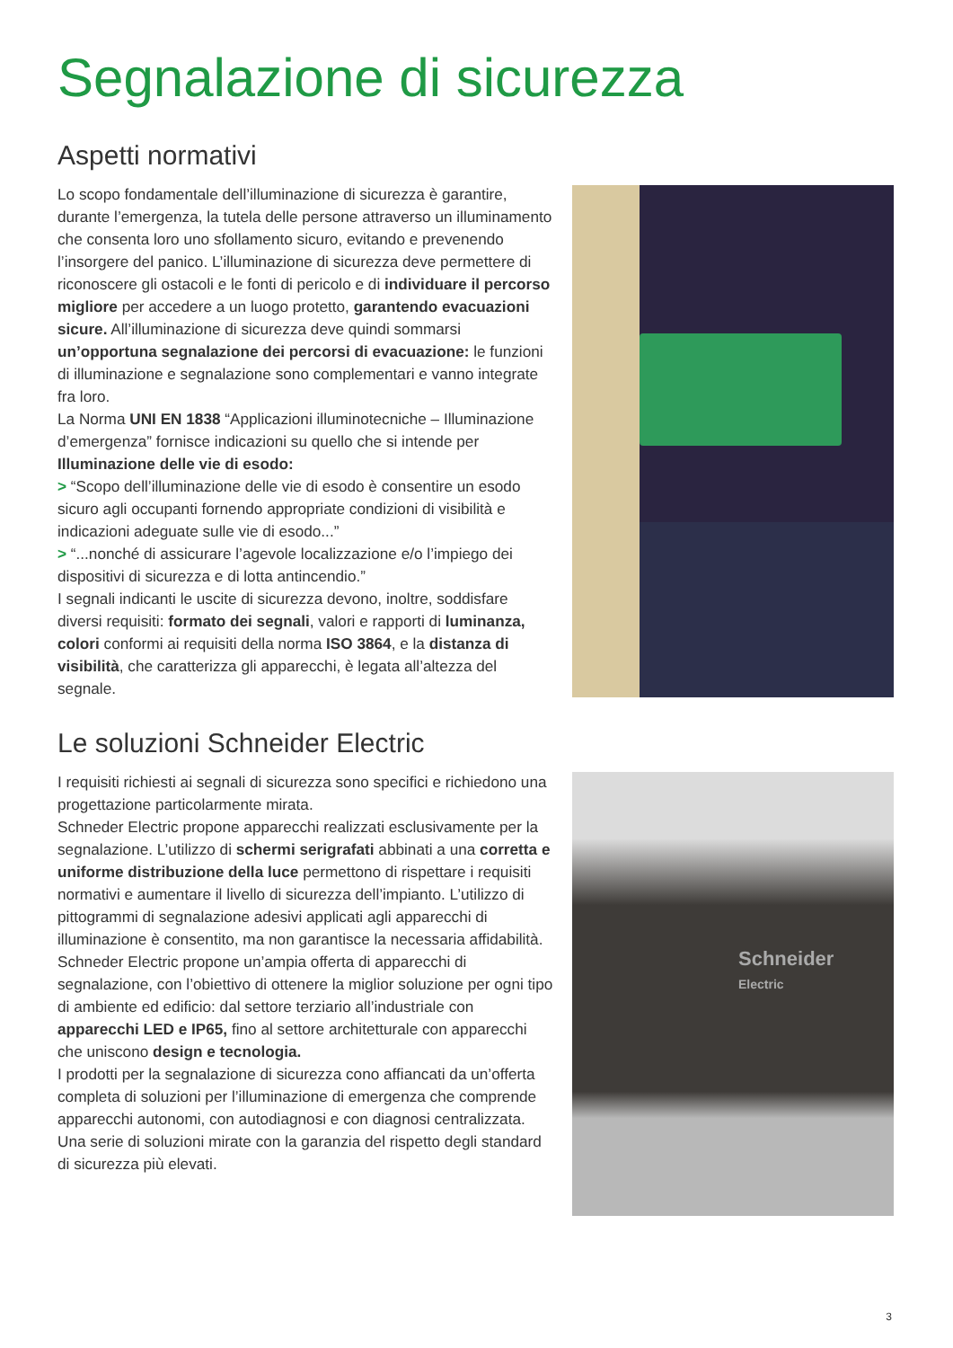Segnalazione di sicurezza
Aspetti normativi
Lo scopo fondamentale dell’illuminazione di sicurezza è garantire, durante l’emergenza, la tutela delle persone attraverso un illuminamento che consenta loro uno sfollamento sicuro, evitando e prevenendo l’insorgere del panico. L’illuminazione di sicurezza deve permettere di riconoscere gli ostacoli e le fonti di pericolo e di individuare il percorso migliore per accedere a un luogo protetto, garantendo evacuazioni sicure. All’illuminazione di sicurezza deve quindi sommarsi un’opportuna segnalazione dei percorsi di evacuazione: le funzioni di illuminazione e segnalazione sono complementari e vanno integrate fra loro.
La Norma UNI EN 1838 “Applicazioni illuminotecniche – Illuminazione d’emergenza” fornisce indicazioni su quello che si intende per Illuminazione delle vie di esodo:
> “Scopo dell’illuminazione delle vie di esodo è consentire un esodo sicuro agli occupanti fornendo appropriate condizioni di visibilità e indicazioni adeguate sulle vie di esodo...”
> “...nonché di assicurare l’agevole localizzazione e/o l’impiego dei dispositivi di sicurezza e di lotta antincendio.”
I segnali indicanti le uscite di sicurezza devono, inoltre, soddisfare diversi requisiti: formato dei segnali, valori e rapporti di luminanza, colori conformi ai requisiti della norma ISO 3864, e la distanza di visibilità, che caratterizza gli apparecchi, è legata all’altezza del segnale.
Le soluzioni Schneider Electric
I requisiti richiesti ai segnali di sicurezza sono specifici e richiedono una progettazione particolarmente mirata.
Schneder Electric propone apparecchi realizzati esclusivamente per la segnalazione. L’utilizzo di schermi serigrafati abbinati a una corretta e uniforme distribuzione della luce permettono di rispettare i requisiti normativi e aumentare il livello di sicurezza dell’impianto. L’utilizzo di pittogrammi di segnalazione adesivi applicati agli apparecchi di illuminazione è consentito, ma non garantisce la necessaria affidabilità.
Schneder Electric propone un’ampia offerta di apparecchi di segnalazione, con l’obiettivo di ottenere la miglior soluzione per ogni tipo di ambiente ed edificio: dal settore terziario all’industriale con apparecchi LED e IP65, fino al settore architetturale con apparecchi che uniscono design e tecnologia.
I prodotti per la segnalazione di sicurezza cono affiancati da un’offerta completa di soluzioni per l’illuminazione di emergenza che comprende apparecchi autonomi, con autodiagnosi e con diagnosi centralizzata.
Una serie di soluzioni mirate con la garanzia del rispetto degli standard di sicurezza più elevati.
Schneider
Electric
3